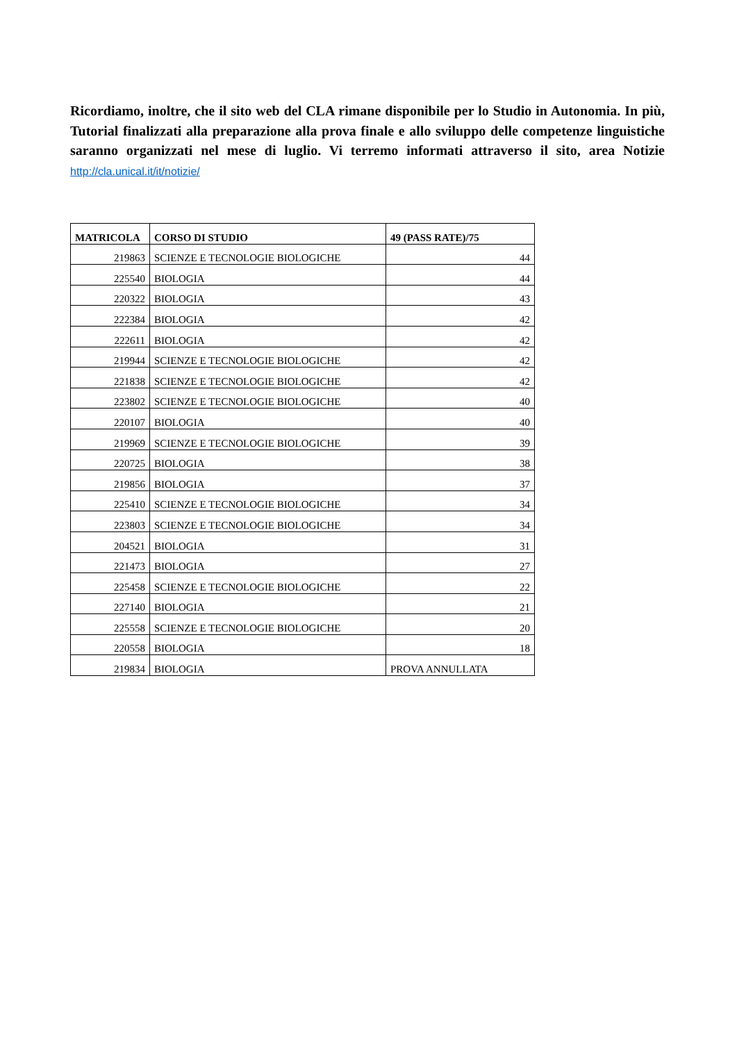Ricordiamo, inoltre, che il sito web del CLA rimane disponibile per lo Studio in Autonomia. In più, Tutorial finalizzati alla preparazione alla prova finale e allo sviluppo delle competenze linguistiche saranno organizzati nel mese di luglio. Vi terremo informati attraverso il sito, area Notizie http://cla.unical.it/it/notizie/
| MATRICOLA | CORSO DI STUDIO | 49 (PASS RATE)/75 |
| --- | --- | --- |
| 219863 | SCIENZE E TECNOLOGIE BIOLOGICHE | 44 |
| 225540 | BIOLOGIA | 44 |
| 220322 | BIOLOGIA | 43 |
| 222384 | BIOLOGIA | 42 |
| 222611 | BIOLOGIA | 42 |
| 219944 | SCIENZE E TECNOLOGIE BIOLOGICHE | 42 |
| 221838 | SCIENZE E TECNOLOGIE BIOLOGICHE | 42 |
| 223802 | SCIENZE E TECNOLOGIE BIOLOGICHE | 40 |
| 220107 | BIOLOGIA | 40 |
| 219969 | SCIENZE E TECNOLOGIE BIOLOGICHE | 39 |
| 220725 | BIOLOGIA | 38 |
| 219856 | BIOLOGIA | 37 |
| 225410 | SCIENZE E TECNOLOGIE BIOLOGICHE | 34 |
| 223803 | SCIENZE E TECNOLOGIE BIOLOGICHE | 34 |
| 204521 | BIOLOGIA | 31 |
| 221473 | BIOLOGIA | 27 |
| 225458 | SCIENZE E TECNOLOGIE BIOLOGICHE | 22 |
| 227140 | BIOLOGIA | 21 |
| 225558 | SCIENZE E TECNOLOGIE BIOLOGICHE | 20 |
| 220558 | BIOLOGIA | 18 |
| 219834 | BIOLOGIA | PROVA ANNULLATA |